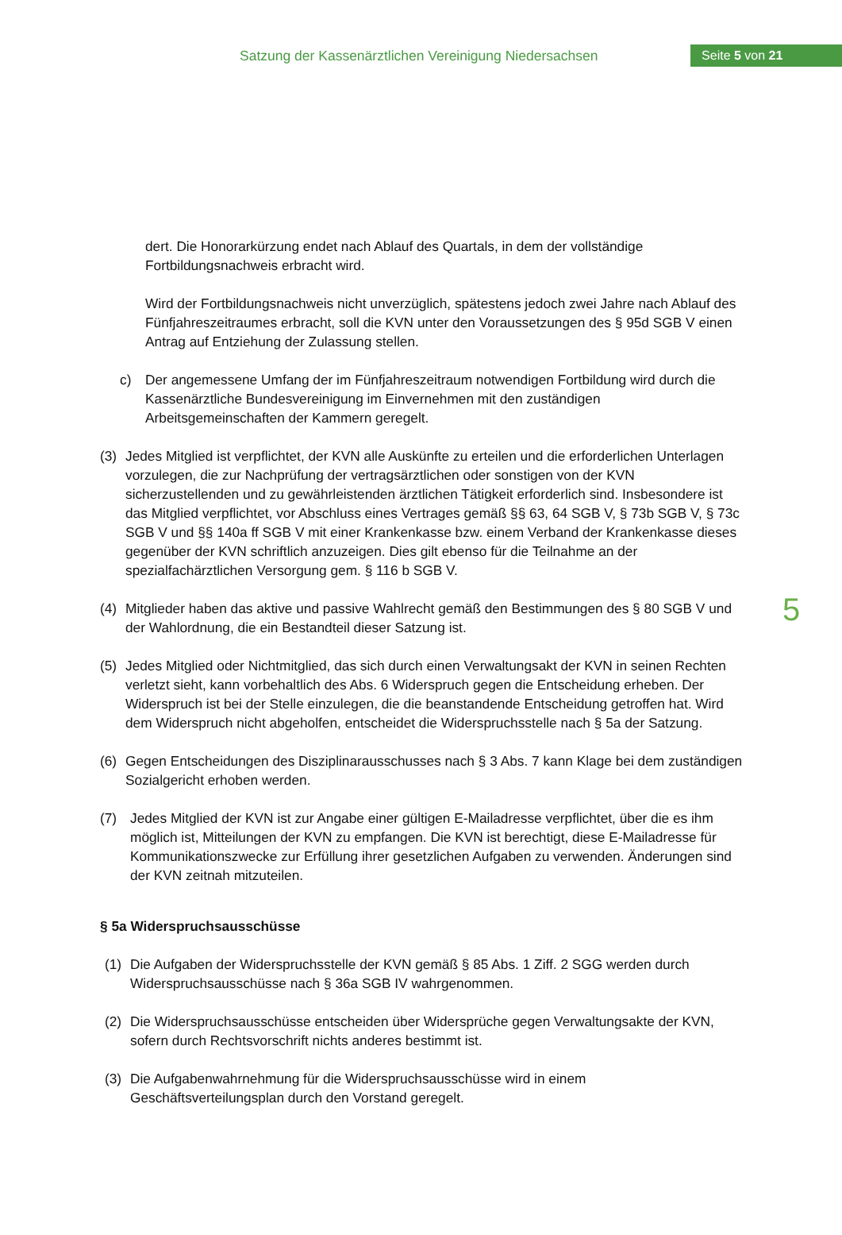Satzung der Kassenärztlichen Vereinigung Niedersachsen
Seite 5 von 21
5
dert. Die Honorarkürzung endet nach Ablauf des Quartals, in dem der vollständige Fortbildungsnachweis erbracht wird.
Wird der Fortbildungsnachweis nicht unverzüglich, spätestens jedoch zwei Jahre nach Ablauf des Fünfjahreszeitraumes erbracht, soll die KVN unter den Voraussetzungen des § 95d SGB V einen Antrag auf Entziehung der Zulassung stellen.
c) Der angemessene Umfang der im Fünfjahreszeitraum notwendigen Fortbildung wird durch die Kassenärztliche Bundesvereinigung im Einvernehmen mit den zuständigen Arbeitsgemeinschaften der Kammern geregelt.
(3) Jedes Mitglied ist verpflichtet, der KVN alle Auskünfte zu erteilen und die erforderlichen Unterlagen vorzulegen, die zur Nachprüfung der vertragsärztlichen oder sonstigen von der KVN sicherzustellenden und zu gewährleistenden ärztlichen Tätigkeit erforderlich sind. Insbesondere ist das Mitglied verpflichtet, vor Abschluss eines Vertrages gemäß §§ 63, 64 SGB V, § 73b SGB V, § 73c SGB V und §§ 140a ff SGB V mit einer Krankenkasse bzw. einem Verband der Krankenkasse dieses gegenüber der KVN schriftlich anzuzeigen. Dies gilt ebenso für die Teilnahme an der spezialfachärztlichen Versorgung gem. § 116 b SGB V.
(4) Mitglieder haben das aktive und passive Wahlrecht gemäß den Bestimmungen des § 80 SGB V und der Wahlordnung, die ein Bestandteil dieser Satzung ist.
(5) Jedes Mitglied oder Nichtmitglied, das sich durch einen Verwaltungsakt der KVN in seinen Rechten verletzt sieht, kann vorbehaltlich des Abs. 6 Widerspruch gegen die Entscheidung erheben. Der Widerspruch ist bei der Stelle einzulegen, die die beanstandende Entscheidung getroffen hat. Wird dem Widerspruch nicht abgeholfen, entscheidet die Widerspruchsstelle nach § 5a der Satzung.
(6) Gegen Entscheidungen des Disziplinarausschusses nach § 3 Abs. 7 kann Klage bei dem zuständigen Sozialgericht erhoben werden.
(7) Jedes Mitglied der KVN ist zur Angabe einer gültigen E-Mailadresse verpflichtet, über die es ihm möglich ist, Mitteilungen der KVN zu empfangen. Die KVN ist berechtigt, diese E-Mailadresse für Kommunikationszwecke zur Erfüllung ihrer gesetzlichen Aufgaben zu verwenden. Änderungen sind der KVN zeitnah mitzuteilen.
§ 5a Widerspruchsausschüsse
(1) Die Aufgaben der Widerspruchsstelle der KVN gemäß § 85 Abs. 1 Ziff. 2 SGG werden durch Widerspruchsausschüsse nach § 36a SGB IV wahrgenommen.
(2) Die Widerspruchsausschüsse entscheiden über Widersprüche gegen Verwaltungsakte der KVN, sofern durch Rechtsvorschrift nichts anderes bestimmt ist.
(3) Die Aufgabenwahrnehmung für die Widerspruchsausschüsse wird in einem Geschäftsverteilungsplan durch den Vorstand geregelt.